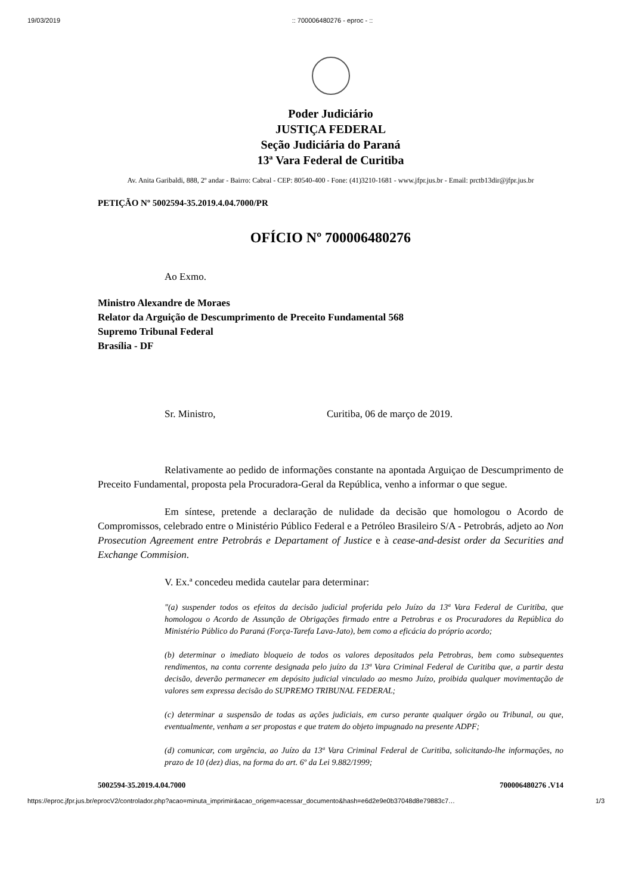19/03/2019:: 700006480276 - eproc - ::
Poder Judiciário
JUSTIÇA FEDERAL
Seção Judiciária do Paraná
13ª Vara Federal de Curitiba
Av. Anita Garibaldi, 888, 2º andar - Bairro: Cabral - CEP: 80540-400 - Fone: (41)3210-1681 - www.jfpr.jus.br - Email: prctb13dir@jfpr.jus.br
PETIÇÃO Nº 5002594-35.2019.4.04.7000/PR
OFÍCIO Nº 700006480276
Ao Exmo.
Ministro Alexandre de Moraes
Relator da Arguição de Descumprimento de Preceito Fundamental 568
Supremo Tribunal Federal
Brasília - DF
Sr. Ministro, Curitiba, 06 de março de 2019.
Relativamente ao pedido de informações constante na apontada Arguiçao de Descumprimento de Preceito Fundamental, proposta pela Procuradora-Geral da República, venho a informar o que segue.
Em síntese, pretende a declaração de nulidade da decisão que homologou o Acordo de Compromissos, celebrado entre o Ministério Público Federal e a Petróleo Brasileiro S/A - Petrobrás, adjeto ao Non Prosecution Agreement entre Petrobrás e Departament of Justice e à cease-and-desist order da Securities and Exchange Commision.
V. Ex.ª concedeu medida cautelar para determinar:
"(a) suspender todos os efeitos da decisão judicial proferida pelo Juízo da 13ª Vara Federal de Curitiba, que homologou o Acordo de Assunção de Obrigações firmado entre a Petrobras e os Procuradores da República do Ministério Público do Paraná (Força-Tarefa Lava-Jato), bem como a eficácia do próprio acordo;
(b) determinar o imediato bloqueio de todos os valores depositados pela Petrobras, bem como subsequentes rendimentos, na conta corrente designada pelo juízo da 13ª Vara Criminal Federal de Curitiba que, a partir desta decisão, deverão permanecer em depósito judicial vinculado ao mesmo Juízo, proibida qualquer movimentação de valores sem expressa decisão do SUPREMO TRIBUNAL FEDERAL;
(c) determinar a suspensão de todas as ações judiciais, em curso perante qualquer órgão ou Tribunal, ou que, eventualmente, venham a ser propostas e que tratem do objeto impugnado na presente ADPF;
(d) comunicar, com urgência, ao Juízo da 13ª Vara Criminal Federal de Curitiba, solicitando-lhe informações, no prazo de 10 (dez) dias, na forma do art. 6º da Lei 9.882/1999;
5002594-35.2019.4.04.7000 700006480276 .V14
https://eproc.jfpr.jus.br/eprocV2/controlador.php?acao=minuta_imprimir&acao_origem=acessar_documento&hash=e6d2e9e0b37048d8e79883c7… 1/3